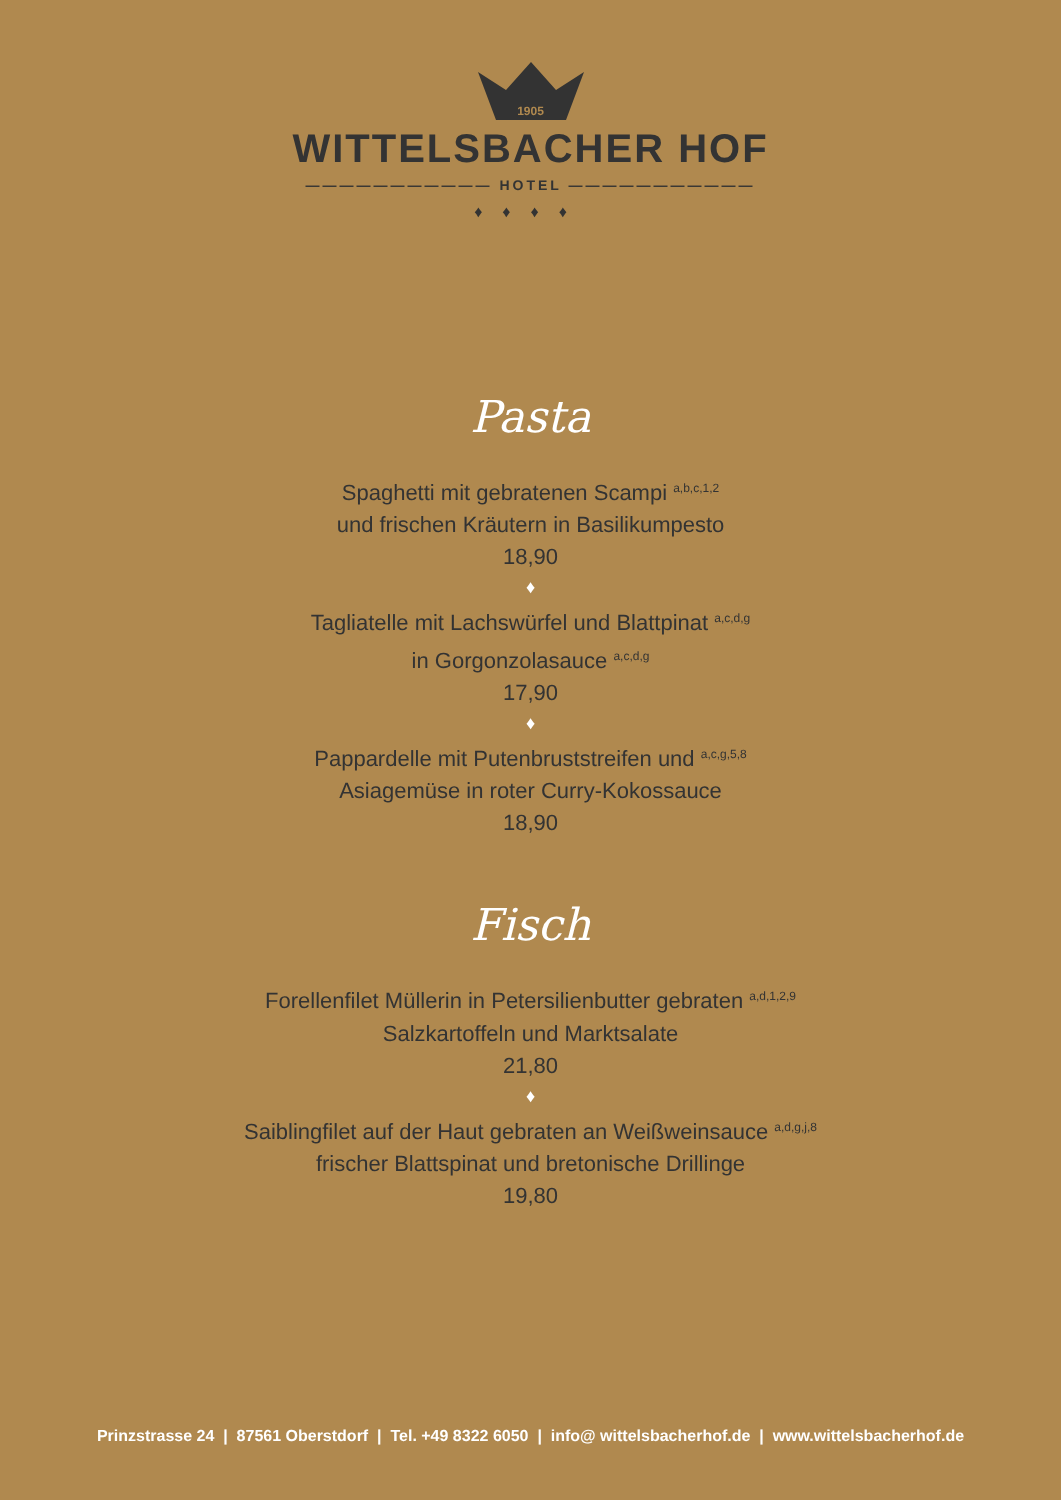1905
WITTELSBACHER HOF
——————————— HOTEL ———————————
♦♦♦♦
Pasta
Spaghetti mit gebratenen Scampi <sup>a,b,c,1,2</sup>
und frischen Kräutern in Basilikumpesto
18,90
♦
Tagliatelle mit Lachswürfel und Blattpinat <sup>a,c,d,g</sup>
in Gorgonzolasauce <sup>a,c,d,g</sup>
17,90
♦
Pappardelle mit Putenbruststreifen und <sup>a,c,g,5,8</sup>
Asiagemüse in roter Curry-Kokossauce
18,90
Fisch
Forellenfilet Müllerin in Petersilienbutter gebraten <sup>a,d,1,2,9</sup>
Salzkartoffeln und Marktsalate
21,80
♦
Saiblingfilet auf der Haut gebraten an Weißweinsauce <sup>a,d,g,j,8</sup>
frischer Blattspinat und bretonische Drillinge
19,80
Prinzstrasse 24 | 87561 Oberstdorf | Tel. +49 8322 6050 | info@ wittelsbacherhof.de | www.wittelsbacherhof.de